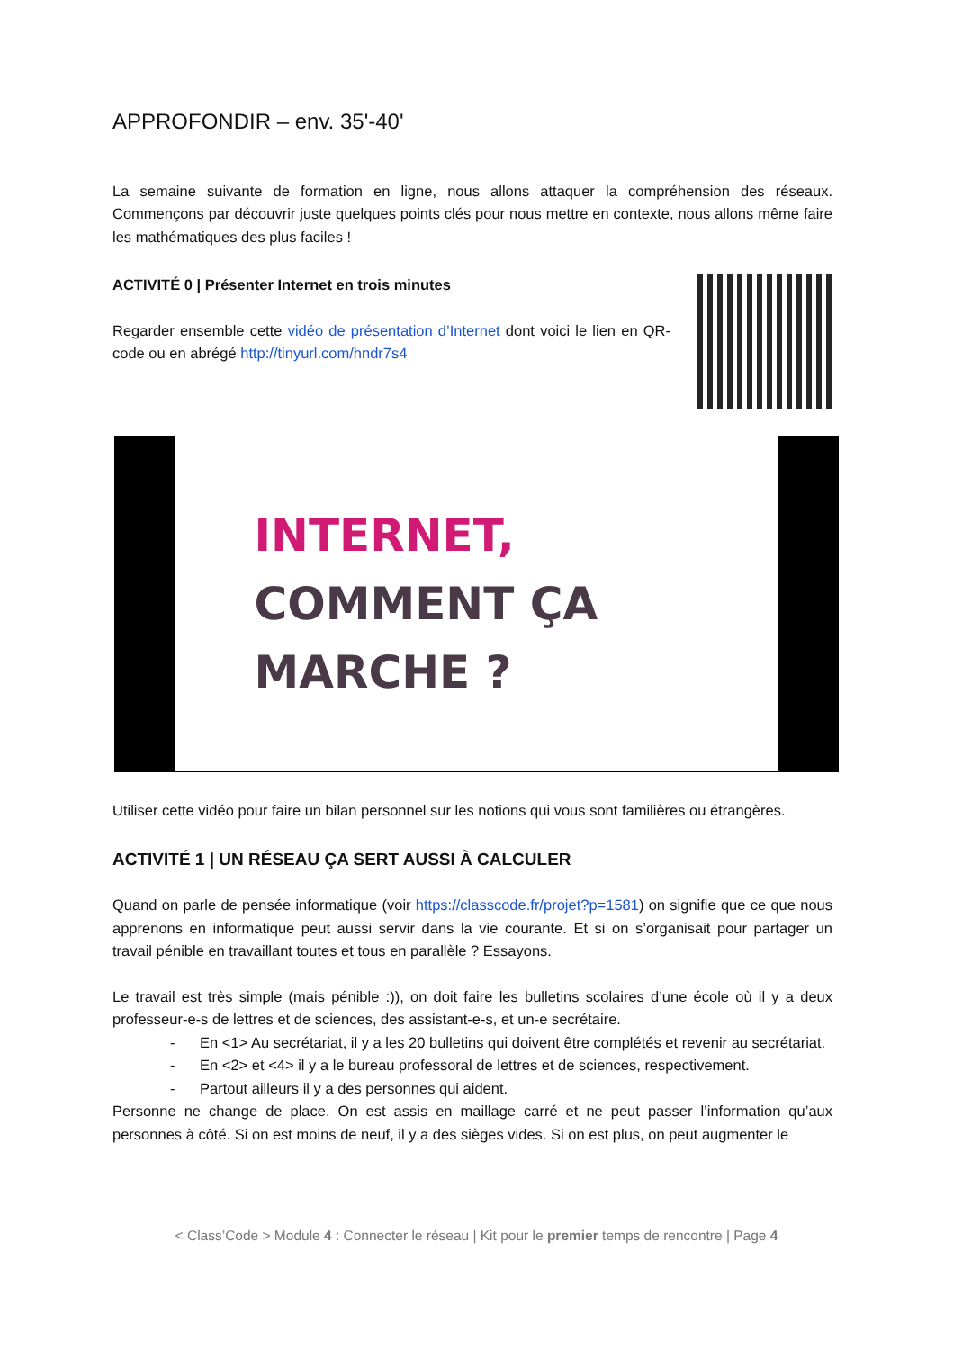APPROFONDIR – env. 35'-40'
La semaine suivante de formation en ligne, nous allons attaquer la compréhension des réseaux. Commençons par découvrir juste quelques points clés pour nous mettre en contexte, nous allons même faire les mathématiques des plus faciles !
ACTIVITÉ 0 | Présenter Internet en trois minutes
Regarder ensemble cette vidéo de présentation d’Internet dont voici le lien en QR-code ou en abrégé http://tinyurl.com/hndr7s4
INTERNET,
COMMENT ÇA MARCHE ?
Utiliser cette vidéo pour faire un bilan personnel sur les notions qui vous sont familières ou étrangères.
ACTIVITÉ 1 | UN RÉSEAU ÇA SERT AUSSI À CALCULER
Quand on parle de pensée informatique (voir https://classcode.fr/projet?p=1581) on signifie que ce que nous apprenons en informatique peut aussi servir dans la vie courante. Et si on s’organisait pour partager un travail pénible en travaillant toutes et tous en parallèle ? Essayons.
Le travail est très simple (mais pénible :)), on doit faire les bulletins scolaires d’une école où il y a deux professeur-e-s de lettres et de sciences, des assistant-e-s, et un-e secrétaire.
- En <1> Au secrétariat, il y a les 20 bulletins qui doivent être complétés et revenir au secrétariat.
- En <2> et <4> il y a le bureau professoral de lettres et de sciences, respectivement.
- Partout ailleurs il y a des personnes qui aident.
Personne ne change de place. On est assis en maillage carré et ne peut passer l’information qu’aux personnes à côté. Si on est moins de neuf, il y a des sièges vides. Si on est plus, on peut augmenter le
< Class’Code > Module 4 : Connecter le réseau | Kit pour le premier temps de rencontre | Page 4